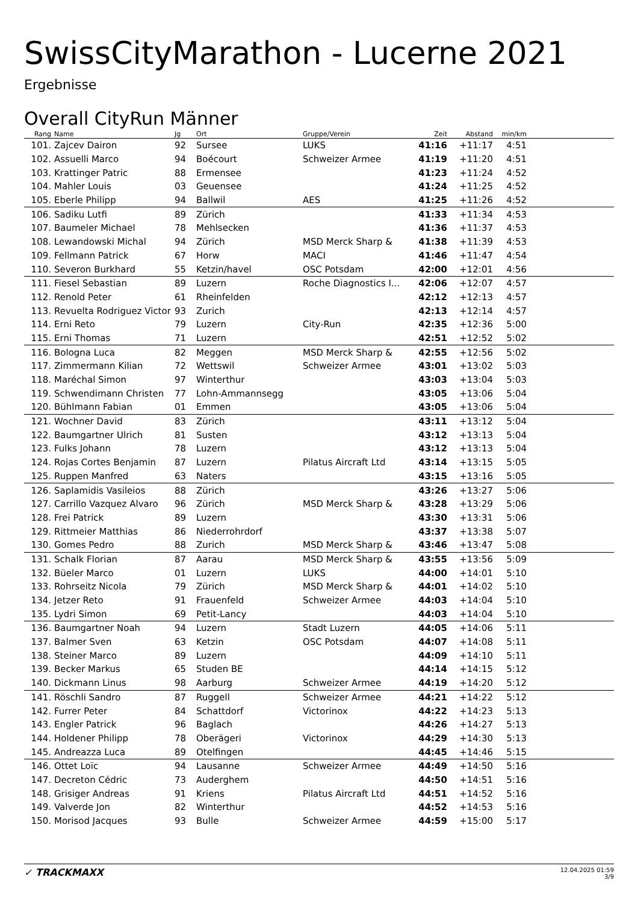SwissCityMarathon - Lucerne 2021
Ergebnisse
Overall CityRun Männer
| Rang | | Name | Jg | Ort | Gruppe/Verein | Zeit | Abstand | min/km | |
| --- | --- | --- | --- | --- | --- | --- | --- | --- | --- |
| 101. | | Zajcev Dairon | 92 | Sursee | LUKS | 41:16 | +11:17 | 4:51 | |
| 102. | | Assuelli Marco | 94 | Boécourt | Schweizer Armee | 41:19 | +11:20 | 4:51 | |
| 103. | | Krattinger Patric | 88 | Ermensee | | 41:23 | +11:24 | 4:52 | |
| 104. | | Mahler Louis | 03 | Geuensee | | 41:24 | +11:25 | 4:52 | |
| 105. | | Eberle Philipp | 94 | Ballwil | AES | 41:25 | +11:26 | 4:52 | |
| 106. | | Sadiku Lutfi | 89 | Zürich | | 41:33 | +11:34 | 4:53 | |
| 107. | | Baumeler Michael | 78 | Mehlsecken | | 41:36 | +11:37 | 4:53 | |
| 108. | | Lewandowski Michal | 94 | Zürich | MSD Merck Sharp & | 41:38 | +11:39 | 4:53 | |
| 109. | | Fellmann Patrick | 67 | Horw | MACI | 41:46 | +11:47 | 4:54 | |
| 110. | | Severon Burkhard | 55 | Ketzin/havel | OSC Potsdam | 42:00 | +12:01 | 4:56 | |
| 111. | | Fiesel Sebastian | 89 | Luzern | Roche Diagnostics I... | 42:06 | +12:07 | 4:57 | |
| 112. | | Renold Peter | 61 | Rheinfelden | | 42:12 | +12:13 | 4:57 | |
| 113. | | Revuelta Rodriguez Victor | 93 | Zurich | | 42:13 | +12:14 | 4:57 | |
| 114. | | Erni Reto | 79 | Luzern | City-Run | 42:35 | +12:36 | 5:00 | |
| 115. | | Erni Thomas | 71 | Luzern | | 42:51 | +12:52 | 5:02 | |
| 116. | | Bologna Luca | 82 | Meggen | MSD Merck Sharp & | 42:55 | +12:56 | 5:02 | |
| 117. | | Zimmermann Kilian | 72 | Wettswil | Schweizer Armee | 43:01 | +13:02 | 5:03 | |
| 118. | | Maréchal Simon | 97 | Winterthur | | 43:03 | +13:04 | 5:03 | |
| 119. | | Schwendimann Christen | 77 | Lohn-Ammannsegg | | 43:05 | +13:06 | 5:04 | |
| 120. | | Bühlmann Fabian | 01 | Emmen | | 43:05 | +13:06 | 5:04 | |
| 121. | | Wochner David | 83 | Zürich | | 43:11 | +13:12 | 5:04 | |
| 122. | | Baumgartner Ulrich | 81 | Susten | | 43:12 | +13:13 | 5:04 | |
| 123. | | Fulks Johann | 78 | Luzern | | 43:12 | +13:13 | 5:04 | |
| 124. | | Rojas Cortes Benjamin | 87 | Luzern | Pilatus Aircraft Ltd | 43:14 | +13:15 | 5:05 | |
| 125. | | Ruppen Manfred | 63 | Naters | | 43:15 | +13:16 | 5:05 | |
| 126. | | Saplamidis Vasileios | 88 | Zürich | | 43:26 | +13:27 | 5:06 | |
| 127. | | Carrillo Vazquez Alvaro | 96 | Zürich | MSD Merck Sharp & | 43:28 | +13:29 | 5:06 | |
| 128. | | Frei Patrick | 89 | Luzern | | 43:30 | +13:31 | 5:06 | |
| 129. | | Rittmeier Matthias | 86 | Niederrohrdorf | | 43:37 | +13:38 | 5:07 | |
| 130. | | Gomes Pedro | 88 | Zurich | MSD Merck Sharp & | 43:46 | +13:47 | 5:08 | |
| 131. | | Schalk Florian | 87 | Aarau | MSD Merck Sharp & | 43:55 | +13:56 | 5:09 | |
| 132. | | Büeler Marco | 01 | Luzern | LUKS | 44:00 | +14:01 | 5:10 | |
| 133. | | Rohrseitz Nicola | 79 | Zürich | MSD Merck Sharp & | 44:01 | +14:02 | 5:10 | |
| 134. | | Jetzer Reto | 91 | Frauenfeld | Schweizer Armee | 44:03 | +14:04 | 5:10 | |
| 135. | | Lydri Simon | 69 | Petit-Lancy | | 44:03 | +14:04 | 5:10 | |
| 136. | | Baumgartner Noah | 94 | Luzern | Stadt Luzern | 44:05 | +14:06 | 5:11 | |
| 137. | | Balmer Sven | 63 | Ketzin | OSC Potsdam | 44:07 | +14:08 | 5:11 | |
| 138. | | Steiner Marco | 89 | Luzern | | 44:09 | +14:10 | 5:11 | |
| 139. | | Becker Markus | 65 | Studen BE | | 44:14 | +14:15 | 5:12 | |
| 140. | | Dickmann Linus | 98 | Aarburg | Schweizer Armee | 44:19 | +14:20 | 5:12 | |
| 141. | | Röschli Sandro | 87 | Ruggell | Schweizer Armee | 44:21 | +14:22 | 5:12 | |
| 142. | | Furrer Peter | 84 | Schattdorf | Victorinox | 44:22 | +14:23 | 5:13 | |
| 143. | | Engler Patrick | 96 | Baglach | | 44:26 | +14:27 | 5:13 | |
| 144. | | Holdener Philipp | 78 | Oberägeri | Victorinox | 44:29 | +14:30 | 5:13 | |
| 145. | | Andreazza Luca | 89 | Otelfingen | | 44:45 | +14:46 | 5:15 | |
| 146. | | Ottet Loïc | 94 | Lausanne | Schweizer Armee | 44:49 | +14:50 | 5:16 | |
| 147. | | Decreton Cédric | 73 | Auderghem | | 44:50 | +14:51 | 5:16 | |
| 148. | | Grisiger Andreas | 91 | Kriens | Pilatus Aircraft Ltd | 44:51 | +14:52 | 5:16 | |
| 149. | | Valverde Jon | 82 | Winterthur | | 44:52 | +14:53 | 5:16 | |
| 150. | | Morisod Jacques | 93 | Bulle | Schweizer Armee | 44:59 | +15:00 | 5:17 | |
✓ TRACKMAXX
12.04.2025 01:59
3/9